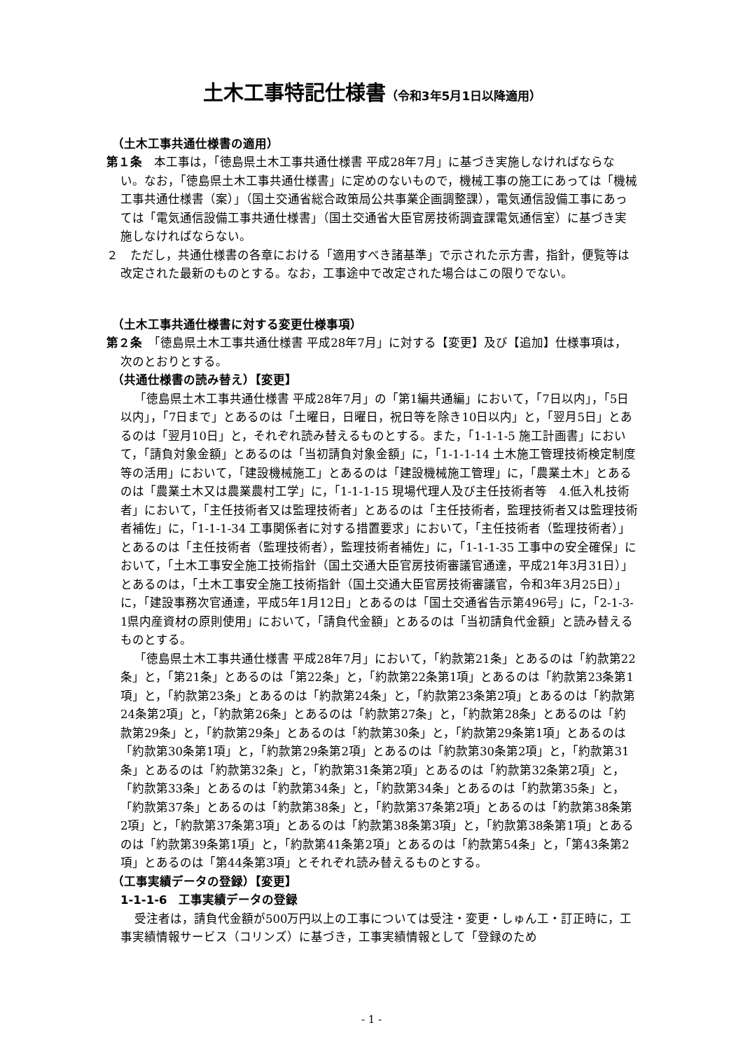土木工事特記仕様書（令和3年5月1日以降適用）
（土木工事共通仕様書の適用）
第１条　本工事は，「徳島県土木工事共通仕様書 平成28年7月」に基づき実施しなければならない。なお，「徳島県土木工事共通仕様書」に定めのないもので，機械工事の施工にあっては「機械工事共通仕様書（案）」（国土交通省総合政策局公共事業企画調整課），電気通信設備工事にあっては「電気通信設備工事共通仕様書」（国土交通省大臣官房技術調査課電気通信室）に基づき実施しなければならない。
２　ただし，共通仕様書の各章における「適用すべき諸基準」で示された示方書，指針，便覧等は改定された最新のものとする。なお，工事途中で改定された場合はこの限りでない。
（土木工事共通仕様書に対する変更仕様事項）
第２条　「徳島県土木工事共通仕様書 平成28年7月」に対する【変更】及び【追加】仕様事項は，次のとおりとする。
（共通仕様書の読み替え）【変更】
「徳島県土木工事共通仕様書 平成28年7月」の「第1編共通編」において，「7日以内」，「5日以内」，「7日まで」とあるのは「土曜日，日曜日，祝日等を除き10日以内」と，「翌月5日」とあるのは「翌月10日」と，それぞれ読み替えるものとする。また，「1-1-1-5 施工計画書」において，「請負対象金額」とあるのは「当初請負対象金額」に，「1-1-1-14 土木施工管理技術検定制度等の活用」において，「建設機械施工」とあるのは「建設機械施工管理」に，「農業土木」とあるのは「農業土木又は農業農村工学」に，「1-1-1-15 現場代理人及び主任技術者等　4.低入札技術者」において，「主任技術者又は監理技術者」とあるのは「主任技術者，監理技術者又は監理技術者補佐」に，「1-1-1-34 工事関係者に対する措置要求」において，「主任技術者（監理技術者）」とあるのは「主任技術者（監理技術者），監理技術者補佐」に，「1-1-1-35 工事中の安全確保」において，「土木工事安全施工技術指針（国土交通大臣官房技術審議官通達，平成21年3月31日）」とあるのは，「土木工事安全施工技術指針（国土交通大臣官房技術審議官，令和3年3月25日）」に，「建設事務次官通達，平成5年1月12日」とあるのは「国土交通省告示第496号」に，「2-1-3-1県内産資材の原則使用」において，「請負代金額」とあるのは「当初請負代金額」と読み替えるものとする。
「徳島県土木工事共通仕様書 平成28年7月」において，「約款第21条」とあるのは「約款第22条」と，「第21条」とあるのは「第22条」と，「約款第22条第1項」とあるのは「約款第23条第1項」と，「約款第23条」とあるのは「約款第24条」と，「約款第23条第2項」とあるのは「約款第24条第2項」と，「約款第26条」とあるのは「約款第27条」と，「約款第28条」とあるのは「約款第29条」と，「約款第29条」とあるのは「約款第30条」と，「約款第29条第1項」とあるのは「約款第30条第1項」と，「約款第29条第2項」とあるのは「約款第30条第2項」と，「約款第31条」とあるのは「約款第32条」と，「約款第31条第2項」とあるのは「約款第32条第2項」と，「約款第33条」とあるのは「約款第34条」と，「約款第34条」とあるのは「約款第35条」と，「約款第37条」とあるのは「約款第38条」と，「約款第37条第2項」とあるのは「約款第38条第2項」と，「約款第37条第3項」とあるのは「約款第38条第3項」と，「約款第38条第1項」とあるのは「約款第39条第1項」と，「約款第41条第2項」とあるのは「約款第54条」と，「第43条第2項」とあるのは「第44条第3項」とそれぞれ読み替えるものとする。
（工事実績データの登録）【変更】
1-1-1-6　工事実績データの登録
受注者は，請負代金額が500万円以上の工事については受注・変更・しゅん工・訂正時に，工事実績情報サービス（コリンズ）に基づき，工事実績情報として「登録のため
- 1 -